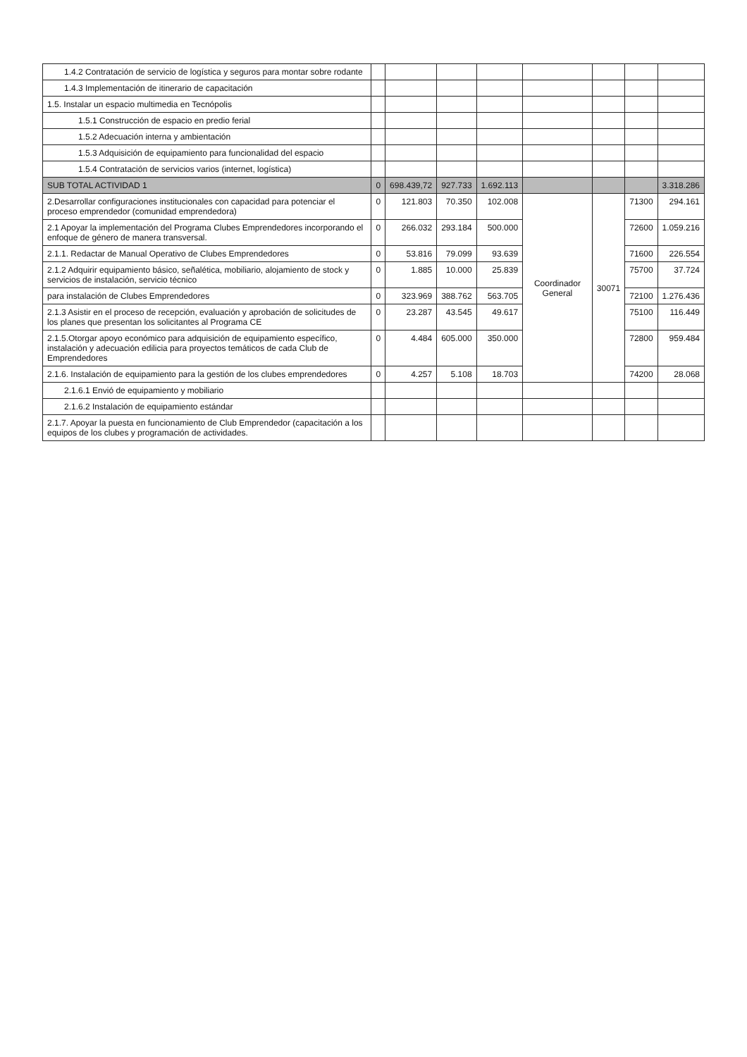| 1.4.2 Contratación de servicio de logística y seguros para montar sobre rodante | | | | | | | | |
| 1.4.3 Implementación de itinerario de capacitación | | | | | | | | |
| 1.5. Instalar un espacio multimedia en Tecnópolis | | | | | | | | |
| 1.5.1 Construcción de espacio en predio ferial | | | | | | | | |
| 1.5.2 Adecuación interna y ambientación | | | | | | | | |
| 1.5.3 Adquisición de equipamiento para funcionalidad del espacio | | | | | | | | |
| 1.5.4 Contratación de servicios varios (internet, logística) | | | | | | | | |
| SUB TOTAL ACTIVIDAD 1 | 0 | 698.439,72 | 927.733 | 1.692.113 | | | | 3.318.286 |
| 2.Desarrollar configuraciones institucionales con capacidad para potenciar el proceso emprendedor (comunidad emprendedora) | 0 | 121.803 | 70.350 | 102.008 | Coordinador General | 30071 | 71300 | 294.161 |
| 2.1 Apoyar la implementación del Programa Clubes Emprendedores incorporando el enfoque de género de manera transversal. | 0 | 266.032 | 293.184 | 500.000 | | | 72600 | 1.059.216 |
| 2.1.1. Redactar de Manual Operativo de Clubes Emprendedores | 0 | 53.816 | 79.099 | 93.639 | | | 71600 | 226.554 |
| 2.1.2 Adquirir equipamiento básico, señalética, mobiliario, alojamiento de stock y servicios de instalación, servicio técnico | 0 | 1.885 | 10.000 | 25.839 | | | 75700 | 37.724 |
| para instalación de Clubes Emprendedores | 0 | 323.969 | 388.762 | 563.705 | | | 72100 | 1.276.436 |
| 2.1.3 Asistir en el proceso de recepción, evaluación y aprobación de solicitudes de los planes que presentan los solicitantes al Programa CE | 0 | 23.287 | 43.545 | 49.617 | | | 75100 | 116.449 |
| 2.1.5.Otorgar apoyo económico para adquisición de equipamiento específico, instalación y adecuación edilicia para proyectos temáticos de cada Club de Emprendedores | 0 | 4.484 | 605.000 | 350.000 | | | 72800 | 959.484 |
| 2.1.6. Instalación de equipamiento para la gestión de los clubes emprendedores | 0 | 4.257 | 5.108 | 18.703 | | | 74200 | 28.068 |
| 2.1.6.1 Envió de equipamiento y mobiliario | | | | | | | | |
| 2.1.6.2 Instalación de equipamiento estándar | | | | | | | | |
| 2.1.7. Apoyar la puesta en funcionamiento de Club Emprendedor (capacitación a los equipos de los clubes y programación de actividades. | | | | | | | | |